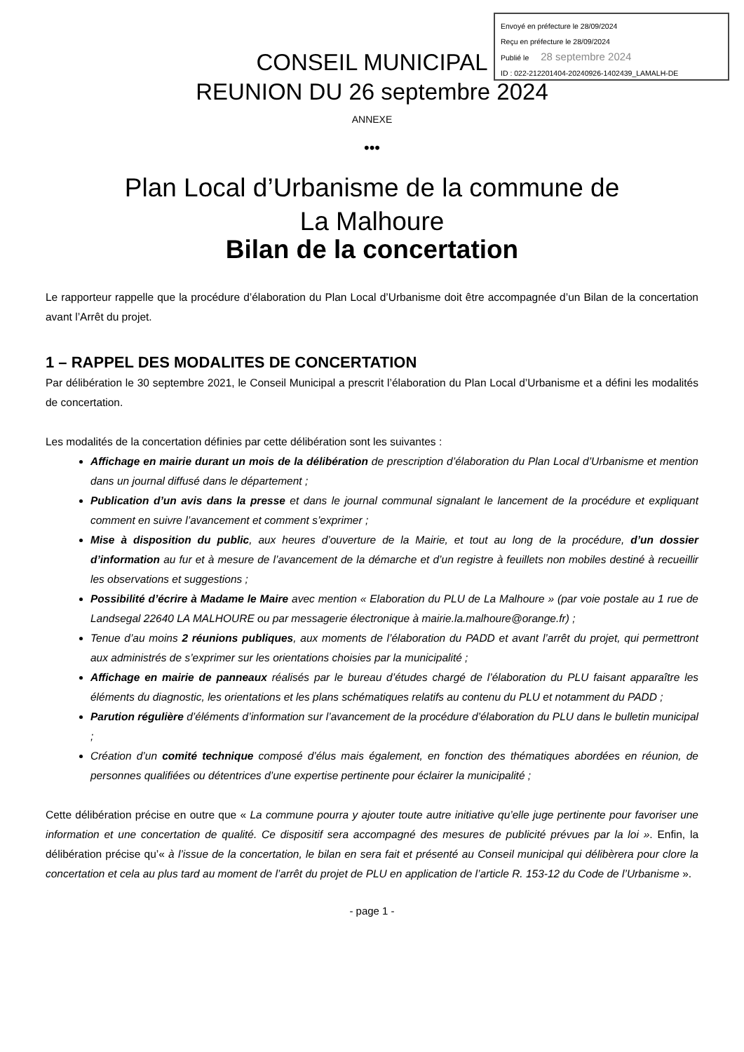Envoyé en préfecture le 28/09/2024
Reçu en préfecture le 28/09/2024
Publié le 28 septembre 2024
ID : 022-212201404-20240926-1402439_LAMALH-DE
CONSEIL MUNICIPAL
REUNION DU 26 septembre 2024
ANNEXE
•••
Plan Local d’Urbanisme de la commune de
La Malhoure
Bilan de la concertation
Le rapporteur rappelle que la procédure d’élaboration du Plan Local d’Urbanisme doit être accompagnée d’un Bilan de la concertation avant l’Arrêt du projet.
1 – RAPPEL DES MODALITES DE CONCERTATION
Par délibération le 30 septembre 2021, le Conseil Municipal a prescrit l’élaboration du Plan Local d’Urbanisme et a défini les modalités de concertation.
Les modalités de la concertation définies par cette délibération sont les suivantes :
Affichage en mairie durant un mois de la délibération de prescription d’élaboration du Plan Local d’Urbanisme et mention dans un journal diffusé dans le département ;
Publication d’un avis dans la presse et dans le journal communal signalant le lancement de la procédure et expliquant comment en suivre l’avancement et comment s’exprimer ;
Mise à disposition du public, aux heures d’ouverture de la Mairie, et tout au long de la procédure, d’un dossier d’information au fur et à mesure de l’avancement de la démarche et d’un registre à feuillets non mobiles destiné à recueillir les observations et suggestions ;
Possibilité d’écrire à Madame le Maire avec mention « Elaboration du PLU de La Malhoure » (par voie postale au 1 rue de Landsegal 22640 LA MALHOURE ou par messagerie électronique à mairie.la.malhoure@orange.fr) ;
Tenue d’au moins 2 réunions publiques, aux moments de l’élaboration du PADD et avant l’arrêt du projet, qui permettront aux administrés de s’exprimer sur les orientations choisies par la municipalité ;
Affichage en mairie de panneaux réalisés par le bureau d’études chargé de l’élaboration du PLU faisant apparaître les éléments du diagnostic, les orientations et les plans schématiques relatifs au contenu du PLU et notamment du PADD ;
Parution régulière d’éléments d’information sur l’avancement de la procédure d’élaboration du PLU dans le bulletin municipal ;
Création d’un comité technique composé d’élus mais également, en fonction des thématiques abordées en réunion, de personnes qualifiées ou détentrices d’une expertise pertinente pour éclairer la municipalité ;
Cette délibération précise en outre que « La commune pourra y ajouter toute autre initiative qu’elle juge pertinente pour favoriser une information et une concertation de qualité. Ce dispositif sera accompagné des mesures de publicité prévues par la loi ». Enfin, la délibération précise qu’« à l’issue de la concertation, le bilan en sera fait et présenté au Conseil municipal qui délibèrera pour clore la concertation et cela au plus tard au moment de l’arrêt du projet de PLU en application de l’article R. 153-12 du Code de l’Urbanisme ».
- page 1 -